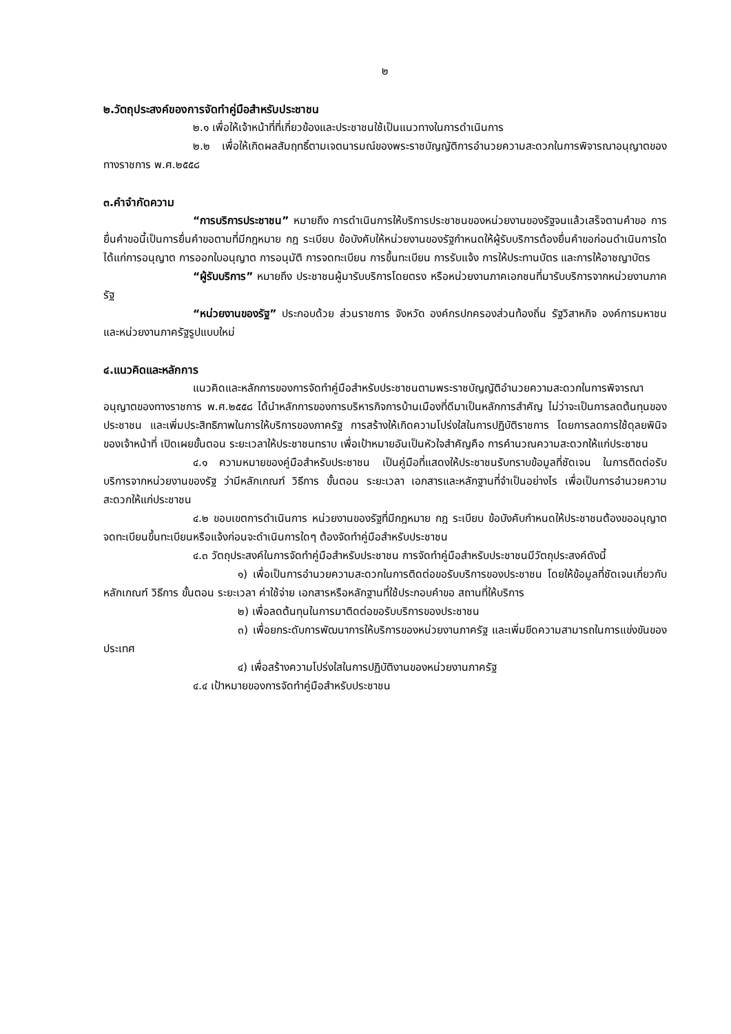๒
๒.วัตถุประสงค์ของการจัดทำคู่มือสำหรับประชาชน
๒.๑ เพื่อให้เจ้าหน้าที่ที่เกี่ยวข้องและประชาชนใช้เป็นแนวทางในการดำเนินการ
๒.๒ เพื่อให้เกิดผลสัมฤทธิ์ตามเจตนารมณ์ของพระราชบัญญัติการอำนวยความสะดวกในการพิจารณาอนุญาตของทางราชการ พ.ศ.๒๕๕๘
๓.คำจำกัดความ
“การบริการประชาชน” หมายถึง การดำเนินการให้บริการประชาชนของหน่วยงานของรัฐจนแล้วเสร็จตามคำขอ การยื่นคำขอนี้เป็นการยื่นคำขอตามที่มีกฎหมาย กฎ ระเบียบ ข้อบังคับให้หน่วยงานของรัฐกำหนดให้ผู้รับบริการต้องยื่นคำขอก่อนดำเนินการใด ได้แก่การอนุญาต การออกใบอนุญาต การอนุมัติ การจดทะเบียน การขึ้นทะเบียน การรับแจ้ง การให้ประทานบัตร และการให้อาชญาบัตร
“ผู้รับบริการ” หมายถึง ประชาชนผู้มารับบริการโดยตรง หรือหน่วยงานภาคเอกชนที่มารับบริการจากหน่วยงานภาครัฐ
“หน่วยงานของรัฐ” ประกอบด้วย ส่วนราชการ จังหวัด องค์กรปกครองส่วนท้องถิ่น รัฐวิสาหกิจ องค์การมหาชน และหน่วยงานภาครัฐรูปแบบใหม่
๔.แนวคิดและหลักการ
แนวคิดและหลักการของการจัดทำคู่มือสำหรับประชาชนตามพระราชบัญญัติอำนวยความสะดวกในการพิจารณาอนุญาตของทางราชการ พ.ศ.๒๕๕๘ ได้นำหลักการของการบริหารกิจการบ้านเมืองที่ดีมาเป็นหลักการสำคัญ ไม่ว่าจะเป็นการลดต้นทุนของประชาชน และเพิ่มประสิทธิภาพในการให้บริการของภาครัฐ การสร้างให้เกิดความโปร่งใสในการปฏิบัติราชการ โดยการลดการใช้ดุลยพินิจของเจ้าหน้าที่ เปิดเผยขั้นตอน ระยะเวลาให้ประชาชนทราบ เพื่อเป้าหมายอันเป็นหัวใจสำคัญคือ การคำนวณความสะดวกให้แก่ประชาชน
๔.๑ ความหมายของคู่มือสำหรับประชาชน เป็นคู่มือที่แสดงให้ประชาชนรับทราบข้อมูลที่ชัดเจน ในการติดต่อรับบริการจากหน่วยงานของรัฐ ว่ามีหลักเกณฑ์ วิธีการ ขั้นตอน ระยะเวลา เอกสารและหลักฐานที่จำเป็นอย่างไร เพื่อเป็นการอำนวยความสะดวกให้แก่ประชาชน
๔.๒ ขอบเขตการดำเนินการ หน่วยงานของรัฐที่มีกฎหมาย กฎ ระเบียบ ข้อบังคับกำหนดให้ประชาชนต้องขออนุญาต จดทะเบียนขึ้นทะเบียนหรือแจ้งก่อนจะดำเนินการใดๆ ต้องจัดทำคู่มือสำหรับประชาชน
๔.๓ วัตถุประสงค์ในการจัดทำคู่มือสำหรับประชาชน การจัดทำคู่มือสำหรับประชาชนมีวัตถุประสงค์ดังนี้
๑) เพื่อเป็นการอำนวยความสะดวกในการติดต่อขอรับบริการของประชาชน โดยให้ข้อมูลที่ชัดเจนเกี่ยวกับหลักเกณฑ์ วิธีการ ขั้นตอน ระยะเวลา ค่าใช้จ่าย เอกสารหรือหลักฐานที่ใช้ประกอบคำขอ สถานที่ให้บริการ
๒) เพื่อลดต้นทุนในการมาติดต่อขอรับบริการของประชาชน
๓) เพื่อยกระดับการพัฒนาการให้บริการของหน่วยงานภาครัฐ และเพิ่มขีดความสามารถในการแข่งขันของประเทศ
๔) เพื่อสร้างความโปร่งใสในการปฏิบัติงานของหน่วยงานภาครัฐ
๔.๔ เป้าหมายของการจัดทำคู่มือสำหรับประชาชน